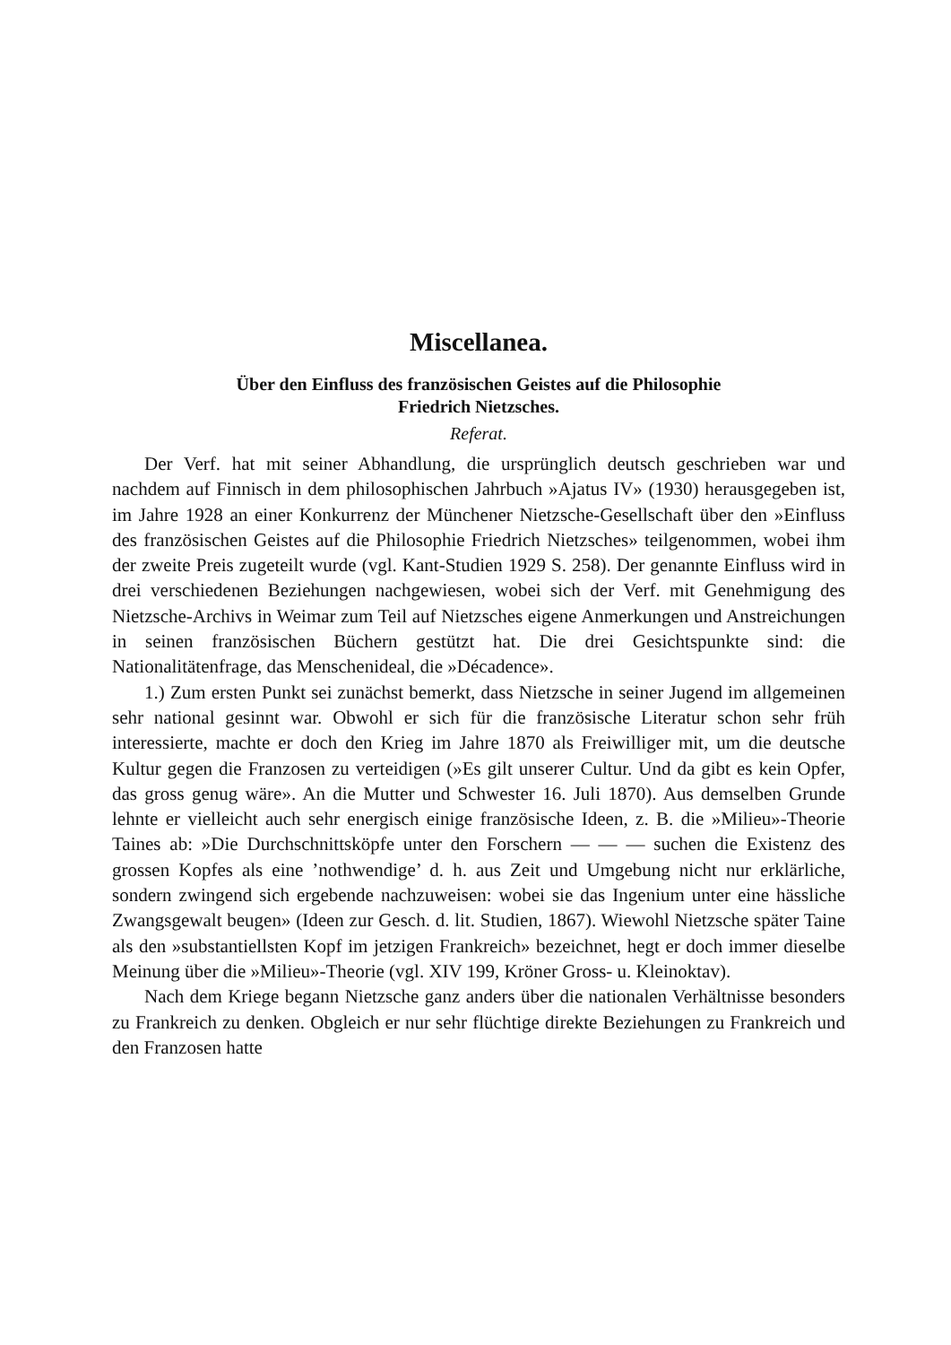Miscellanea.
Über den Einfluss des französischen Geistes auf die Philosophie
Friedrich Nietzsches.
Referat.
Der Verf. hat mit seiner Abhandlung, die ursprünglich deutsch geschrieben war und nachdem auf Finnisch in dem philosophischen Jahrbuch »Ajatus IV» (1930) herausgegeben ist, im Jahre 1928 an einer Konkurrenz der Münchener Nietzsche-Gesellschaft über den »Einfluss des französischen Geistes auf die Philosophie Friedrich Nietzsches» teilgenommen, wobei ihm der zweite Preis zugeteilt wurde (vgl. Kant-Studien 1929 S. 258). Der genannte Einfluss wird in drei verschiedenen Beziehungen nachgewiesen, wobei sich der Verf. mit Genehmigung des Nietzsche-Archivs in Weimar zum Teil auf Nietzsches eigene Anmerkungen und Anstreichungen in seinen französischen Büchern gestützt hat. Die drei Gesichtspunkte sind: die Nationalitätenfrage, das Menschenideal, die »Décadence».
1.) Zum ersten Punkt sei zunächst bemerkt, dass Nietzsche in seiner Jugend im allgemeinen sehr national gesinnt war. Obwohl er sich für die französische Literatur schon sehr früh interessierte, machte er doch den Krieg im Jahre 1870 als Freiwilliger mit, um die deutsche Kultur gegen die Franzosen zu verteidigen (»Es gilt unserer Cultur. Und da gibt es kein Opfer, das gross genug wäre». An die Mutter und Schwester 16. Juli 1870). Aus demselben Grunde lehnte er vielleicht auch sehr energisch einige französische Ideen, z. B. die »Milieu»-Theorie Taines ab: »Die Durchschnittsköpfe unter den Forschern — — — suchen die Existenz des grossen Kopfes als eine ’nothwendige’ d. h. aus Zeit und Umgebung nicht nur erklärliche, sondern zwingend sich ergebende nachzuweisen: wobei sie das Ingenium unter eine hässliche Zwangsgewalt beugen» (Ideen zur Gesch. d. lit. Studien, 1867). Wiewohl Nietzsche später Taine als den »substantiellsten Kopf im jetzigen Frankreich» bezeichnet, hegt er doch immer dieselbe Meinung über die »Milieu»-Theorie (vgl. XIV 199, Kröner Gross- u. Kleinoktav).
Nach dem Kriege begann Nietzsche ganz anders über die nationalen Verhältnisse besonders zu Frankreich zu denken. Obgleich er nur sehr flüchtige direkte Beziehungen zu Frankreich und den Franzosen hatte